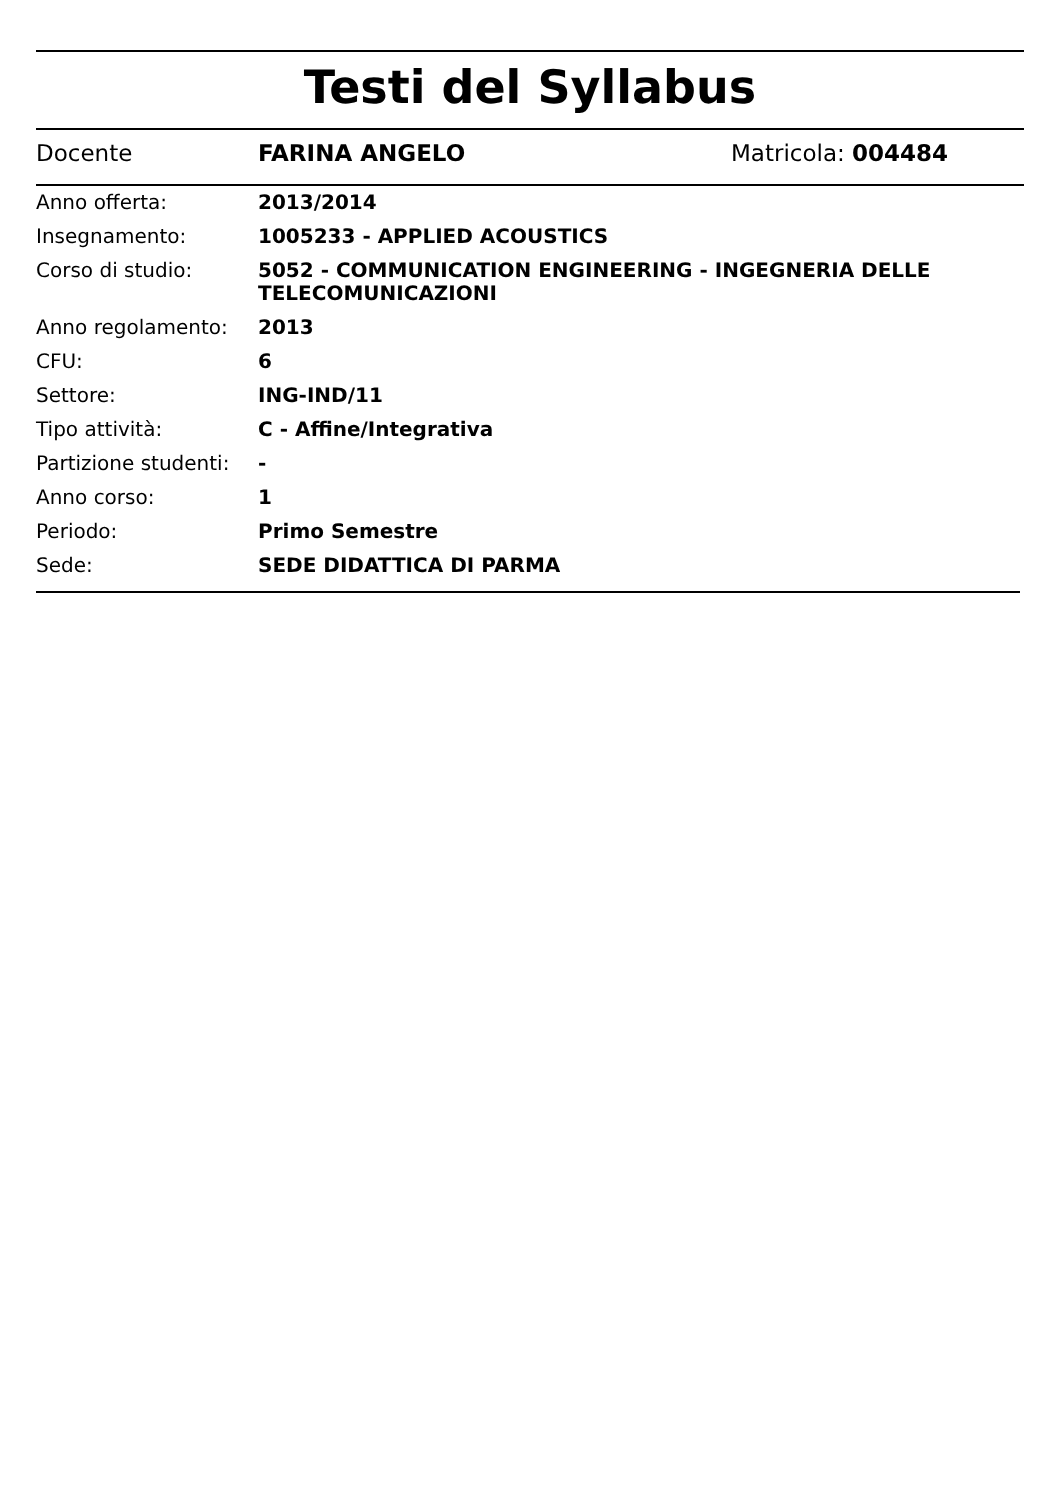Testi del Syllabus
Docente FARINA ANGELO Matricola: 004484
| Anno offerta: | 2013/2014 |
| Insegnamento: | 1005233 - APPLIED ACOUSTICS |
| Corso di studio: | 5052 - COMMUNICATION ENGINEERING - INGEGNERIA DELLE TELECOMUNICAZIONI |
| Anno regolamento: | 2013 |
| CFU: | 6 |
| Settore: | ING-IND/11 |
| Tipo attività: | C - Affine/Integrativa |
| Partizione studenti: | - |
| Anno corso: | 1 |
| Periodo: | Primo Semestre |
| Sede: | SEDE DIDATTICA DI PARMA |